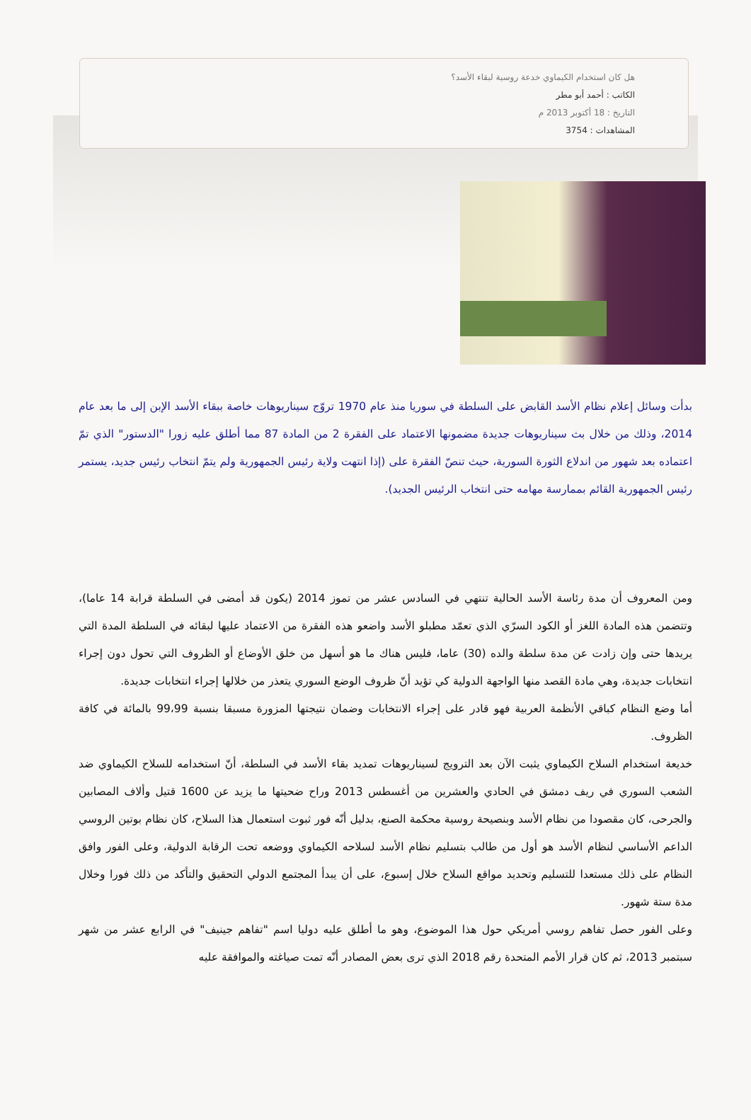هل كان استخدام الكيماوي خدعة روسية لبقاء الأسد؟
الكاتب : أحمد أبو مطر
التاريخ : 18 أكتوبر 2013 م
المشاهدات : 3754
بدأت وسائل إعلام نظام الأسد القابض على السلطة في سوريا منذ عام 1970 تروّج سيناريوهات خاصة ببقاء الأسد الإبن إلى ما بعد عام 2014، وذلك من خلال بث سيناريوهات جديدة مضمونها الاعتماد على الفقرة 2 من المادة 87 مما أطلق عليه زورا "الدستور" الذي تمّ اعتماده بعد شهور من اندلاع الثورة السورية، حيث تنصّ الفقرة على (إذا انتهت ولاية رئيس الجمهورية ولم يتمّ انتخاب رئيس جديد، يستمر رئيس الجمهورية القائم بممارسة مهامه حتى انتخاب الرئيس الجديد).
ومن المعروف أن مدة رئاسة الأسد الحالية تنتهي في السادس عشر من تموز 2014 (يكون قد أمضى في السلطة قرابة 14 عاما)، وتتضمن هذه المادة اللغز أو الكود السرّي الذي تعمّد مطبلو الأسد واضعو هذه الفقرة من الاعتماد عليها لبقائه في السلطة المدة التي يريدها حتى وإن زادت عن مدة سلطة والده (30) عاما، فليس هناك ما هو أسهل من خلق الأوضاع أو الظروف التي تحول دون إجراء انتخابات جديدة، وهي مادة القصد منها الواجهة الدولية كي تؤيد أنّ ظروف الوضع السوري يتعذر من خلالها إجراء انتخابات جديدة.
أما وضع النظام كباقي الأنظمة العربية فهو قادر على إجراء الانتخابات وضمان نتيجتها المزورة مسبقا بنسبة 99،99 بالمائة في كافة الظروف.
خديعة استخدام السلاح الكيماوي يثبت الآن بعد الترويج لسيناريوهات تمديد بقاء الأسد في السلطة، أنّ استخدامه للسلاح الكيماوي ضد الشعب السوري في ريف دمشق في الحادي والعشرين من أغسطس 2013 وراح ضحيتها ما يزيد عن 1600 قتيل وألاف المصابين والجرحى، كان مقصودا من نظام الأسد وبنصيحة روسية محكمة الصنع، بدليل أنّه فور ثبوت استعمال هذا السلاح، كان نظام بوتين الروسي الداعم الأساسي لنظام الأسد هو أول من طالب بتسليم نظام الأسد لسلاحه الكيماوي ووضعه تحت الرقابة الدولية، وعلى الفور وافق النظام على ذلك مستعدا للتسليم وتحديد مواقع السلاح خلال إسبوع، على أن يبدأ المجتمع الدولي التحقيق والتأكد من ذلك فورا وخلال مدة ستة شهور.
وعلى الفور حصل تفاهم روسي أمريكي حول هذا الموضوع، وهو ما أطلق عليه دوليا اسم "تفاهم جينيف" في الرابع عشر من شهر سبتمبر 2013، ثم كان قرار الأمم المتحدة رقم 2018 الذي ترى بعض المصادر أنّه تمت صياغته والموافقة عليه